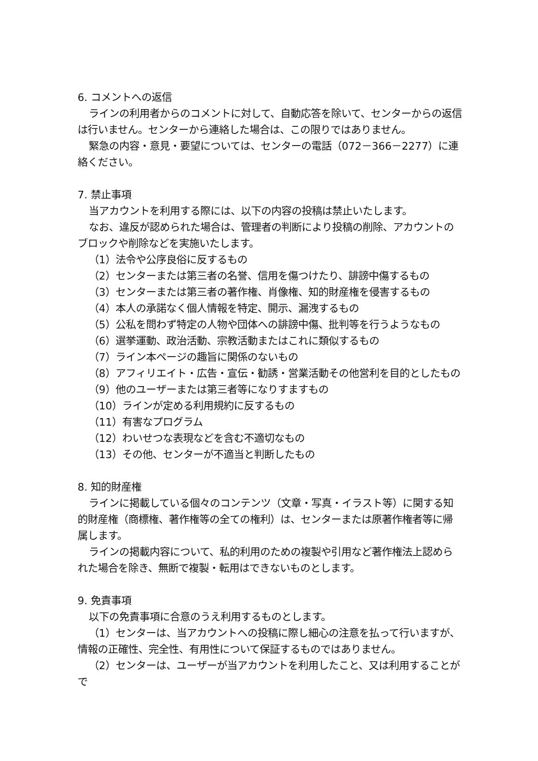6. コメントへの返信
ラインの利用者からのコメントに対して、自動応答を除いて、センターからの返信は行いません。センターから連絡した場合は、この限りではありません。
緊急の内容・意見・要望については、センターの電話（072－366－2277）に連絡ください。
7. 禁止事項
当アカウントを利用する際には、以下の内容の投稿は禁止いたします。
なお、違反が認められた場合は、管理者の判断により投稿の削除、アカウントのブロックや削除などを実施いたします。
（1）法令や公序良俗に反するもの
（2）センターまたは第三者の名誉、信用を傷つけたり、誹謗中傷するもの
（3）センターまたは第三者の著作権、肖像権、知的財産権を侵害するもの
（4）本人の承諾なく個人情報を特定、開示、漏洩するもの
（5）公私を問わず特定の人物や団体への誹謗中傷、批判等を行うようなもの
（6）選挙運動、政治活動、宗教活動またはこれに類似するもの
（7）ライン本ページの趣旨に関係のないもの
（8）アフィリエイト・広告・宣伝・勧誘・営業活動その他営利を目的としたもの
（9）他のユーザーまたは第三者等になりすますもの
（10）ラインが定める利用規約に反するもの
（11）有害なプログラム
（12）わいせつな表現などを含む不適切なもの
（13）その他、センターが不適当と判断したもの
8. 知的財産権
ラインに掲載している個々のコンテンツ（文章・写真・イラスト等）に関する知的財産権（商標権、著作権等の全ての権利）は、センターまたは原著作権者等に帰属します。
ラインの掲載内容について、私的利用のための複製や引用など著作権法上認められた場合を除き、無断で複製・転用はできないものとします。
9. 免責事項
以下の免責事項に合意のうえ利用するものとします。
（1）センターは、当アカウントへの投稿に際し細心の注意を払って行いますが、情報の正確性、完全性、有用性について保証するものではありません。
（2）センターは、ユーザーが当アカウントを利用したこと、又は利用することがで